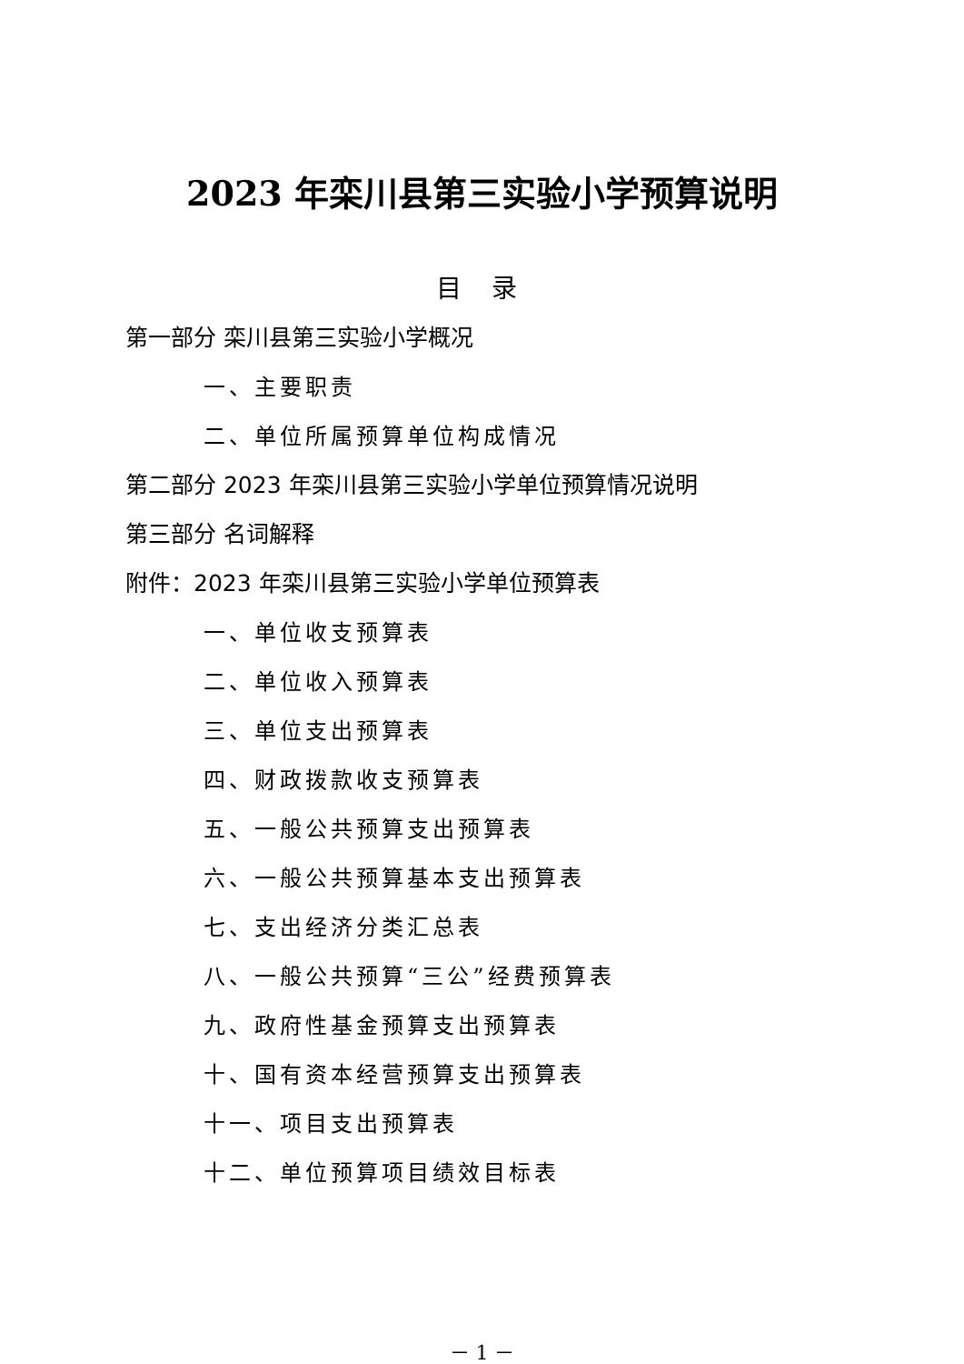2023 年栾川县第三实验小学预算说明
目 录
第一部分 栾川县第三实验小学概况
一、主要职责
二、单位所属预算单位构成情况
第二部分 2023 年栾川县第三实验小学单位预算情况说明
第三部分 名词解释
附件：2023 年栾川县第三实验小学单位预算表
一、单位收支预算表
二、单位收入预算表
三、单位支出预算表
四、财政拨款收支预算表
五、一般公共预算支出预算表
六、一般公共预算基本支出预算表
七、支出经济分类汇总表
八、一般公共预算“三公”经费预算表
九、政府性基金预算支出预算表
十、国有资本经营预算支出预算表
十一、项目支出预算表
十二、单位预算项目绩效目标表
－ 1 －